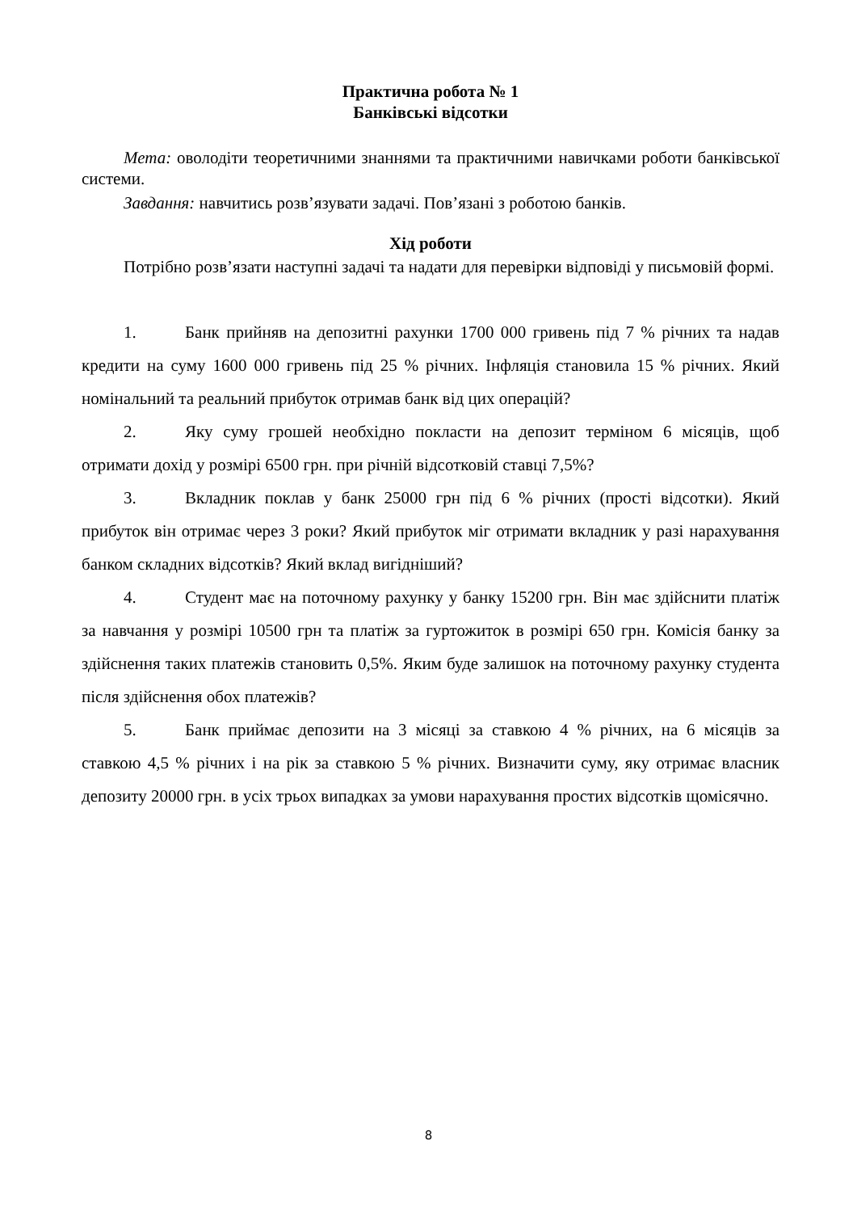Практична робота № 1
Банківські відсотки
Мета: оволодіти теоретичними знаннями та практичними навичками роботи банківської системи.
Завдання: навчитись розв’язувати задачі. Пов’язані з роботою банків.
Хід роботи
Потрібно розв’язати наступні задачі та надати для перевірки відповіді у письмовій формі.
1. Банк прийняв на депозитні рахунки 1700 000 гривень під 7 % річних та надав кредити на суму 1600 000 гривень під 25 % річних. Інфляція становила 15 % річних. Який номінальний та реальний прибуток отримав банк від цих операцій?
2. Яку суму грошей необхідно покласти на депозит терміном 6 місяців, щоб отримати дохід у розмірі 6500 грн. при річній відсотковій ставці 7,5%?
3. Вкладник поклав у банк 25000 грн під 6 % річних (прості відсотки). Який прибуток він отримає через 3 роки? Який прибуток міг отримати вкладник у разі нарахування банком складних відсотків? Який вклад вигідніший?
4. Студент має на поточному рахунку у банку 15200 грн. Він має здійснити платіж за навчання у розмірі 10500 грн та платіж за гуртожиток в розмірі 650 грн. Комісія банку за здійснення таких платежів становить 0,5%. Яким буде залишок на поточному рахунку студента після здійснення обох платежів?
5. Банк приймає депозити на 3 місяці за ставкою 4 % річних, на 6 місяців за ставкою 4,5 % річних і на рік за ставкою 5 % річних. Визначити суму, яку отримає власник депозиту 20000 грн. в усіх трьох випадках за умови нарахування простих відсотків щомісячно.
8